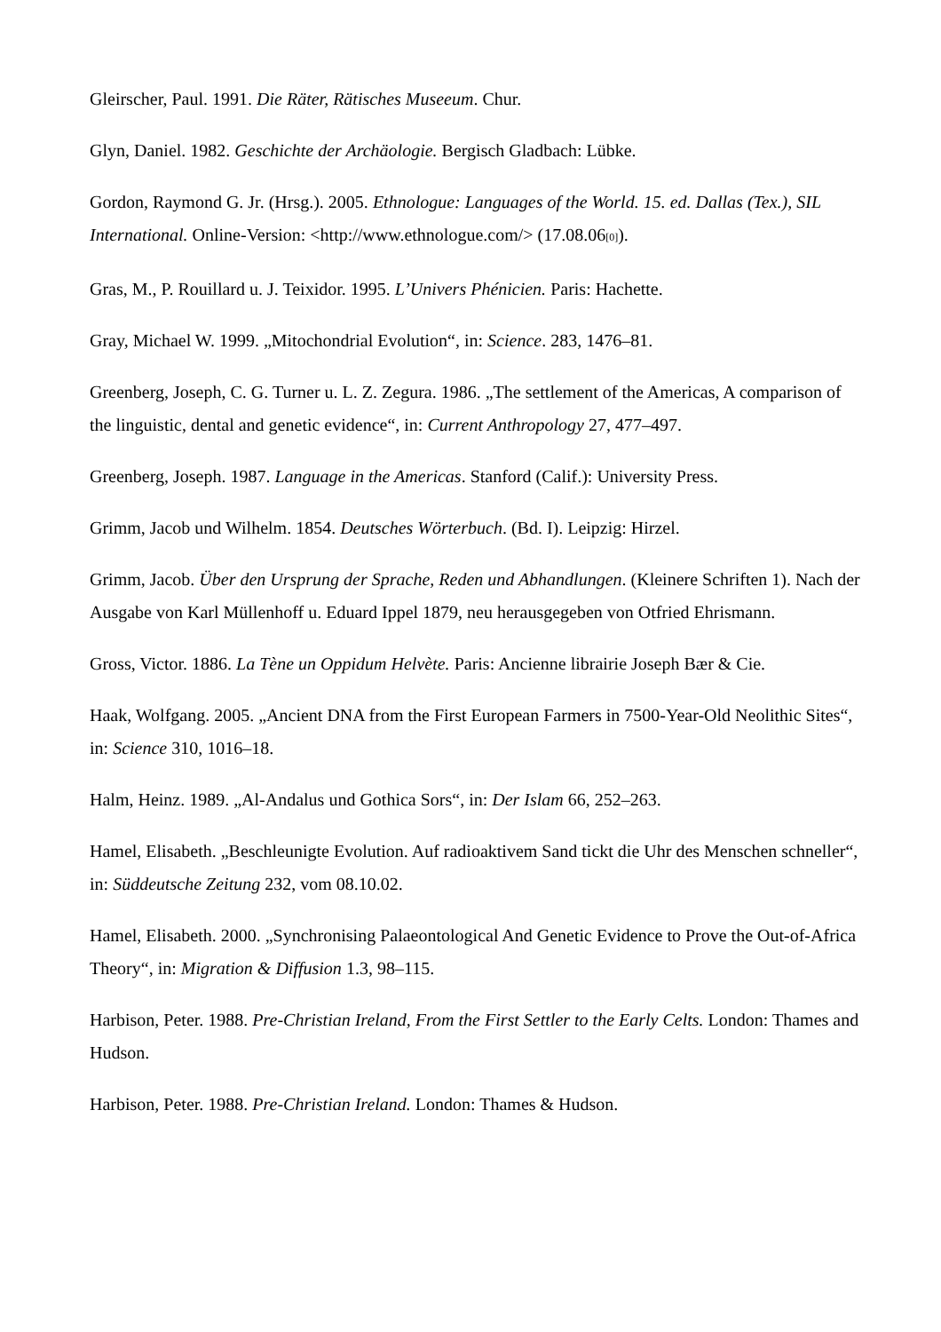Gleirscher, Paul. 1991. Die Räter, Rätisches Museeum. Chur.
Glyn, Daniel. 1982. Geschichte der Archäologie. Bergisch Gladbach: Lübke.
Gordon, Raymond G. Jr. (Hrsg.). 2005. Ethnologue: Languages of the World. 15. ed. Dallas (Tex.), SIL International. Online-Version: <http://www.ethnologue.com/> (17.08.06[0]).
Gras, M., P. Rouillard u. J. Teixidor. 1995. L’Univers Phénicien. Paris: Hachette.
Gray, Michael W. 1999. „Mitochondrial Evolution“, in: Science. 283, 1476–81.
Greenberg, Joseph, C. G. Turner u. L. Z. Zegura. 1986. „The settlement of the Americas, A comparison of the linguistic, dental and genetic evidence“, in: Current Anthropology 27, 477–497.
Greenberg, Joseph. 1987. Language in the Americas. Stanford (Calif.): University Press.
Grimm, Jacob und Wilhelm. 1854. Deutsches Wörterbuch. (Bd. I). Leipzig: Hirzel.
Grimm, Jacob. Über den Ursprung der Sprache, Reden und Abhandlungen. (Kleinere Schriften 1). Nach der Ausgabe von Karl Müllenhoff u. Eduard Ippel 1879, neu herausgegeben von Otfried Ehrismann.
Gross, Victor. 1886. La Tène un Oppidum Helvète. Paris: Ancienne librairie Joseph Bær & Cie.
Haak, Wolfgang. 2005. „Ancient DNA from the First European Farmers in 7500-Year-Old Neolithic Sites“, in: Science 310, 1016–18.
Halm, Heinz. 1989. „Al-Andalus und Gothica Sors“, in: Der Islam 66, 252–263.
Hamel, Elisabeth. „Beschleunigte Evolution. Auf radioaktivem Sand tickt die Uhr des Menschen schneller“, in: Süddeutsche Zeitung 232, vom 08.10.02.
Hamel, Elisabeth. 2000. „Synchronising Palaeontological And Genetic Evidence to Prove the Out-of-Africa Theory“, in: Migration & Diffusion 1.3, 98–115.
Harbison, Peter. 1988. Pre-Christian Ireland, From the First Settler to the Early Celts. London: Thames and Hudson.
Harbison, Peter. 1988. Pre-Christian Ireland. London: Thames & Hudson.